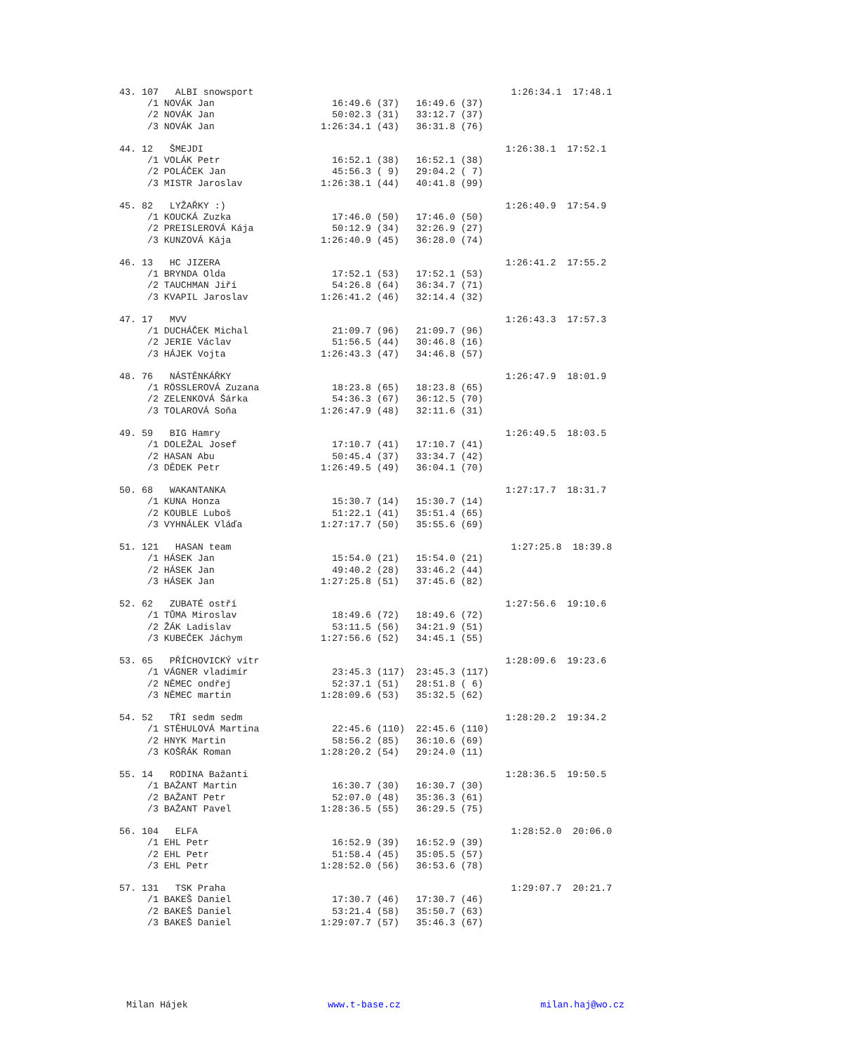43. 107   ALBI snowsport                                              1:26:34.1  17:48.1
     /1 NOVÁK Jan                     16:49.6 (37)   16:49.6 (37)
     /2 NOVÁK Jan                     50:02.3 (31)   33:12.7 (37)
     /3 NOVÁK Jan                   1:26:34.1 (43)   36:31.8 (76)

44. 12   ŠMEJDI                                                      1:26:38.1  17:52.1
     /1 VOLÁK Petr                    16:52.1 (38)   16:52.1 (38)
     /2 POLÁČEK Jan                   45:56.3 ( 9)   29:04.2 ( 7)
     /3 MISTR Jaroslav              1:26:38.1 (44)   40:41.8 (99)

45. 82   LYŽAŘKY :)                                                  1:26:40.9  17:54.9
     /1 KOUCKÁ Zuzka                  17:46.0 (50)   17:46.0 (50)
     /2 PREISLEROVÁ Kája              50:12.9 (34)   32:26.9 (27)
     /3 KUNZOVÁ Kája                1:26:40.9 (45)   36:28.0 (74)

46. 13   HC JIZERA                                                   1:26:41.2  17:55.2
     /1 BRYNDA Olda                   17:52.1 (53)   17:52.1 (53)
     /2 TAUCHMAN Jiří                 54:26.8 (64)   36:34.7 (71)
     /3 KVAPIL Jaroslav             1:26:41.2 (46)   32:14.4 (32)

47. 17   MVV                                                         1:26:43.3  17:57.3
     /1 DUCHÁČEK Michal               21:09.7 (96)   21:09.7 (96)
     /2 JERIE Václav                  51:56.5 (44)   30:46.8 (16)
     /3 HÁJEK Vojta                 1:26:43.3 (47)   34:46.8 (57)

48. 76   NÁSTĚNKÁŘKY                                                 1:26:47.9  18:01.9
     /1 RÖSSLEROVÁ Zuzana             18:23.8 (65)   18:23.8 (65)
     /2 ZELENKOVÁ Šárka               54:36.3 (67)   36:12.5 (70)
     /3 TOLAROVÁ Soňa               1:26:47.9 (48)   32:11.6 (31)

49. 59   BIG Hamry                                                   1:26:49.5  18:03.5
     /1 DOLEŽAL Josef                 17:10.7 (41)   17:10.7 (41)
     /2 HASAN Abu                     50:45.4 (37)   33:34.7 (42)
     /3 DĚDEK Petr                  1:26:49.5 (49)   36:04.1 (70)

50. 68   WAKANTANKA                                                  1:27:17.7  18:31.7
     /1 KUNA Honza                    15:30.7 (14)   15:30.7 (14)
     /2 KOUBLE Luboš                  51:22.1 (41)   35:51.4 (65)
     /3 VYHNÁLEK Vláďa              1:27:17.7 (50)   35:55.6 (69)

51. 121   HASAN team                                                  1:27:25.8  18:39.8
     /1 HÁSEK Jan                     15:54.0 (21)   15:54.0 (21)
     /2 HÁSEK Jan                     49:40.2 (28)   33:46.2 (44)
     /3 HÁSEK Jan                   1:27:25.8 (51)   37:45.6 (82)

52. 62   ZUBATÉ ostří                                                1:27:56.6  19:10.6
     /1 TŮMA Miroslav                 18:49.6 (72)   18:49.6 (72)
     /2 ŽÁK Ladislav                  53:11.5 (56)   34:21.9 (51)
     /3 KUBEČEK Jáchym              1:27:56.6 (52)   34:45.1 (55)

53. 65   PŘÍCHOVICKÝ vítr                                            1:28:09.6  19:23.6
     /1 VÁGNER vladimír               23:45.3 (117)  23:45.3 (117)
     /2 NĚMEC ondřej                  52:37.1 (51)   28:51.8 ( 6)
     /3 NĚMEC martin                1:28:09.6 (53)   35:32.5 (62)

54. 52   TŘI sedm sedm                                               1:28:20.2  19:34.2
     /1 STĚHULOVÁ Martina             22:45.6 (110)  22:45.6 (110)
     /2 HNYK Martin                   58:56.2 (85)   36:10.6 (69)
     /3 KOŠŘÁK Roman                1:28:20.2 (54)   29:24.0 (11)

55. 14   RODINA Bažanti                                              1:28:36.5  19:50.5
     /1 BAŽANT Martin                 16:30.7 (30)   16:30.7 (30)
     /2 BAŽANT Petr                   52:07.0 (48)   35:36.3 (61)
     /3 BAŽANT Pavel                1:28:36.5 (55)   36:29.5 (75)

56. 104   ELFA                                                        1:28:52.0  20:06.0
     /1 EHL Petr                      16:52.9 (39)   16:52.9 (39)
     /2 EHL Petr                      51:58.4 (45)   35:05.5 (57)
     /3 EHL Petr                    1:28:52.0 (56)   36:53.6 (78)

57. 131   TSK Praha                                                   1:29:07.7  20:21.7
     /1 BAKEŠ Daniel                  17:30.7 (46)   17:30.7 (46)
     /2 BAKEŠ Daniel                  53:21.4 (58)   35:50.7 (63)
     /3 BAKEŠ Daniel                1:29:07.7 (57)   35:46.3 (67)
Milan Hájek www.t-base.cz milan.haj@wo.cz